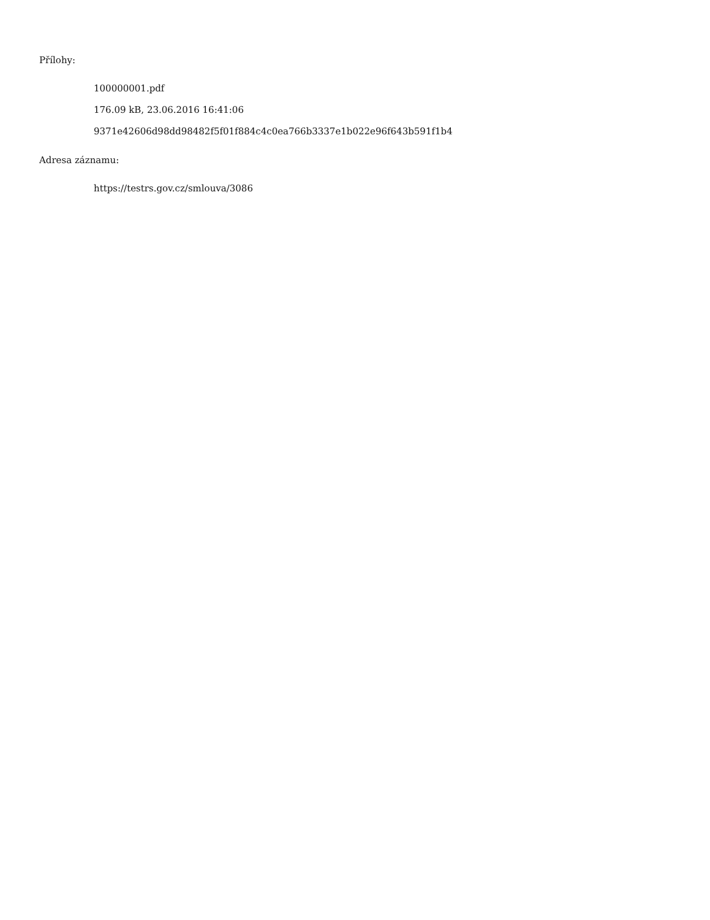Přílohy:
100000001.pdf
176.09 kB, 23.06.2016 16:41:06
9371e42606d98dd98482f5f01f884c4c0ea766b3337e1b022e96f643b591f1b4
Adresa záznamu:
https://testrs.gov.cz/smlouva/3086